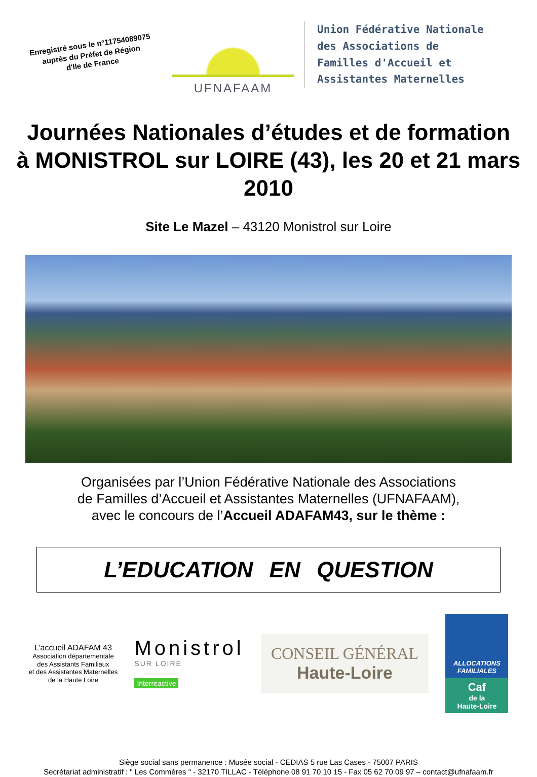Enregistré sous le n°11754089075
auprès du Préfet de Région
d'Ile de France
UFNAFAAM
Union Fédérative Nationale
des Associations de
Familles d'Accueil et
Assistantes Maternelles
Journées Nationales d’études et de formation
à MONISTROL sur LOIRE (43), les 20 et 21 mars 2010
Site Le Mazel – 43120 Monistrol sur Loire
Organisées par l’Union Fédérative Nationale des Associations
de Familles d’Accueil et Assistantes Maternelles (UFNAFAAM),
avec le concours de l’Accueil ADAFAM43, sur le thème :
L’EDUCATION EN QUESTION
L’accueil ADAFAM 43
Association départementale
des Assistants Familiaux
et des Assistantes Maternelles
de la Haute Loire
Monistrol
SUR LOIRE
Interreactive
CONSEIL GÉNÉRAL
Haute-Loire
ALLOCATIONS FAMILIALES
Caf
de la
Haute-Loire
Siège social sans permanence : Musée social - CEDIAS 5 rue Las Cases - 75007 PARIS
Secrétariat administratif : " Les Commères " - 32170 TILLAC - Téléphone 08 91 70 10 15 - Fax 05 62 70 09 97 – contact@ufnafaam.fr